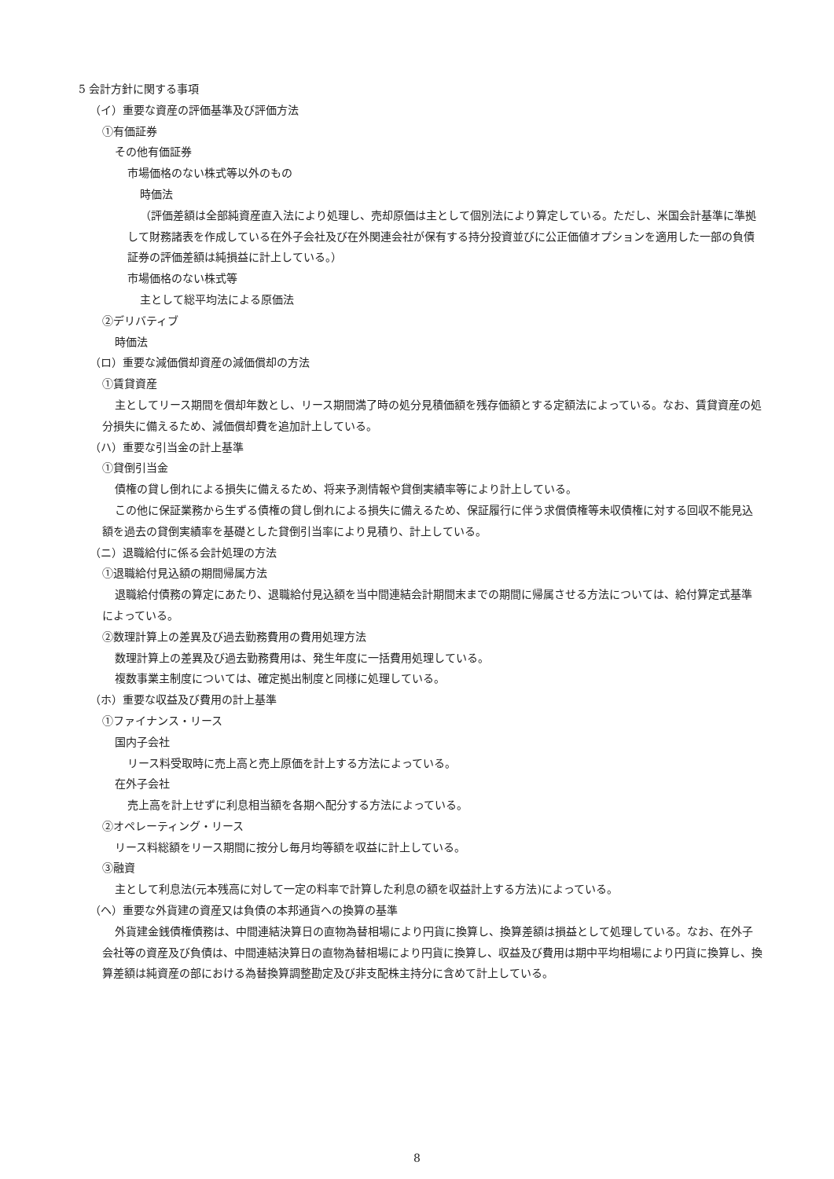5 会計方針に関する事項
（イ）重要な資産の評価基準及び評価方法
①有価証券
その他有価証券
市場価格のない株式等以外のもの
時価法
（評価差額は全部純資産直入法により処理し、売却原価は主として個別法により算定している。ただし、米国会計基準に準拠して財務諸表を作成している在外子会社及び在外関連会社が保有する持分投資並びに公正価値オプションを適用した一部の負債証券の評価差額は純損益に計上している。）
市場価格のない株式等
主として総平均法による原価法
②デリバティブ
時価法
（ロ）重要な減価償却資産の減価償却の方法
①賃貸資産
主としてリース期間を償却年数とし、リース期間満了時の処分見積価額を残存価額とする定額法によっている。なお、賃貸資産の処分損失に備えるため、減価償却費を追加計上している。
（ハ）重要な引当金の計上基準
①貸倒引当金
債権の貸し倒れによる損失に備えるため、将来予測情報や貸倒実績率等により計上している。
この他に保証業務から生ずる債権の貸し倒れによる損失に備えるため、保証履行に伴う求償債権等未収債権に対する回収不能見込額を過去の貸倒実績率を基礎とした貸倒引当率により見積り、計上している。
（ニ）退職給付に係る会計処理の方法
①退職給付見込額の期間帰属方法
退職給付債務の算定にあたり、退職給付見込額を当中間連結会計期間末までの期間に帰属させる方法については、給付算定式基準によっている。
②数理計算上の差異及び過去勤務費用の費用処理方法
数理計算上の差異及び過去勤務費用は、発生年度に一括費用処理している。
複数事業主制度については、確定拠出制度と同様に処理している。
（ホ）重要な収益及び費用の計上基準
①ファイナンス・リース
国内子会社
リース料受取時に売上高と売上原価を計上する方法によっている。
在外子会社
売上高を計上せずに利息相当額を各期へ配分する方法によっている。
②オペレーティング・リース
リース料総額をリース期間に按分し毎月均等額を収益に計上している。
③融資
主として利息法(元本残高に対して一定の料率で計算した利息の額を収益計上する方法)によっている。
（ヘ）重要な外貨建の資産又は負債の本邦通貨への換算の基準
外貨建金銭債権債務は、中間連結決算日の直物為替相場により円貨に換算し、換算差額は損益として処理している。なお、在外子会社等の資産及び負債は、中間連結決算日の直物為替相場により円貨に換算し、収益及び費用は期中平均相場により円貨に換算し、換算差額は純資産の部における為替換算調整勘定及び非支配株主持分に含めて計上している。
8